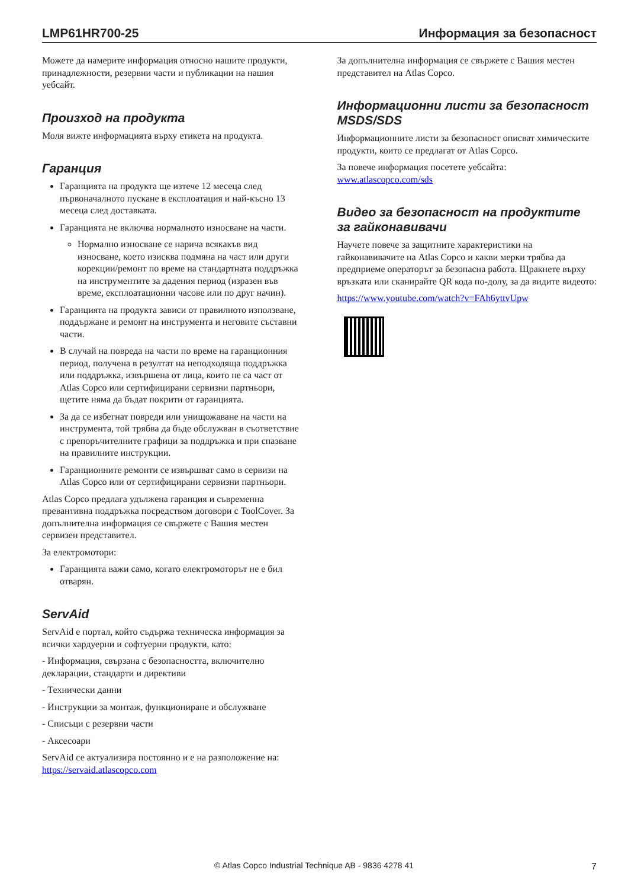LMP61HR700-25 Информация за безопасност
Можете да намерите информация относно нашите продукти, принадлежности, резервни части и публикации на нашия уебсайт.
Произход на продукта
Моля вижте информацията върху етикета на продукта.
Гаранция
Гаранцията на продукта ще изтече 12 месеца след първоначалното пускане в експлоатация и най-късно 13 месеца след доставката.
Гаранцията не включва нормалното износване на части.
Нормално износване се нарича всякакъв вид износване, което изисква подмяна на част или други корекции/ремонт по време на стандартната поддръжка на инструментите за дадения период (изразен във време, експлоатационни часове или по друг начин).
Гаранцията на продукта зависи от правилното използване, поддържане и ремонт на инструмента и неговите съставни части.
В случай на повреда на части по време на гаранционния период, получена в резултат на неподходяща поддръжка или поддръжка, извършена от лица, които не са част от Atlas Copco или сертифицирани сервизни партньори, щетите няма да бъдат покрити от гаранцията.
За да се избегнат повреди или унищожаване на части на инструмента, той трябва да бъде обслужван в съответствие с препоръчителните графици за поддръжка и при спазване на правилните инструкции.
Гаранционните ремонти се извършват само в сервизи на Atlas Copco или от сертифицирани сервизни партньори.
Atlas Copco предлага удължена гаранция и съвременна превантивна поддръжка посредством договори с ToolCover. За допълнителна информация се свържете с Вашия местен сервизен представител.
За електромотори:
Гаранцията важи само, когато електромоторът не е бил отварян.
ServAid
ServAid е портал, който съдържа техническа информация за всички хардуерни и софтуерни продукти, като:
- Информация, свързана с безопасността, включително декларации, стандарти и директиви
- Технически данни
- Инструкции за монтаж, функциониране и обслужване
- Списъци с резервни части
- Аксесоари
ServAid се актуализира постоянно и е на разположение на:
https://servaid.atlascopco.com
За допълнителна информация се свържете с Вашия местен представител на Atlas Copco.
Информационни листи за безопасност MSDS/SDS
Информационните листи за безопасност описват химическите продукти, които се предлагат от Atlas Copco.
За повече информация посетете уебсайта:
www.atlascopco.com/sds
Видео за безопасност на продуктите за гайконавивачи
Научете повече за защитните характеристики на гайконавивачите на Atlas Copco и какви мерки трябва да предприеме операторът за безопасна работа. Щракнете върху връзката или сканирайте QR кода по-долу, за да видите видеото:
https://www.youtube.com/watch?v=FAh6yttvUpw
© Atlas Copco Industrial Technique AB - 9836 4278 41 7